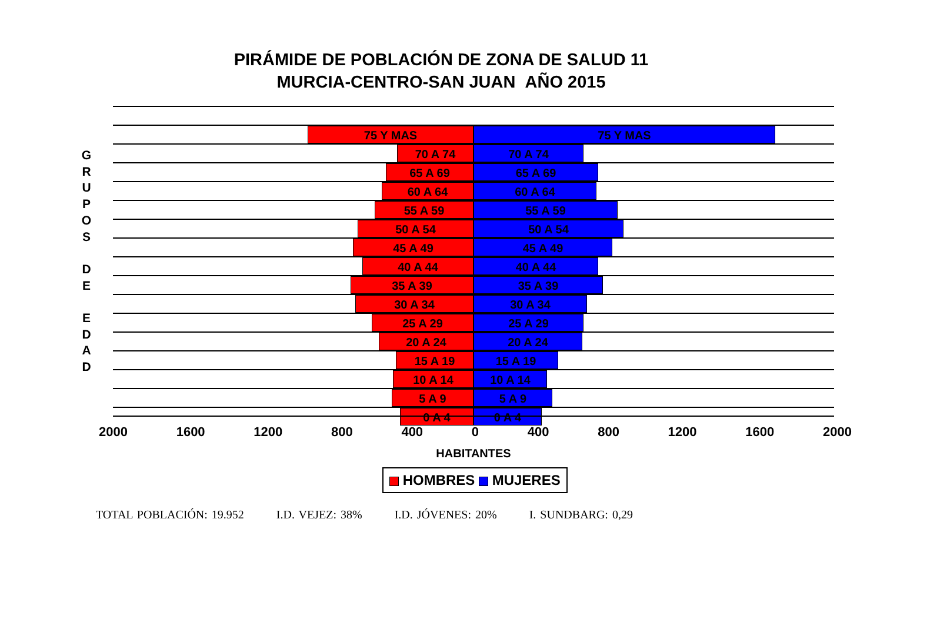PIRÁMIDE DE POBLACIÓN DE ZONA DE SALUD 11
MURCIA-CENTRO-SAN JUAN AÑO 2015
G
R
U
P
O
S
D
E
E
D
A
D
75 Y MAS 75 Y MAS
70 A 74 70 A 74
65 A 69 65 A 69
60 A 64 60 A 64
55 A 59 55 A 59
50 A 54 50 A 54
45 A 49 45 A 49
40 A 44 40 A 44
35 A 39 35 A 39
30 A 34 30 A 34
25 A 29 25 A 29
20 A 24 20 A 24
15 A 19 15 A 19
10 A 14 10 A 14
5 A 9 5 A 9
0 A 4 0 A 4
2000 1600 1200 800 400 0 400 800 1200 1600 2000
HABITANTES
HOMBRES MUJERES
TOTAL POBLACIÓN: 19.952 I.D. VEJEZ: 38% I.D. JÓVENES: 20% I. SUNDBARG: 0,29